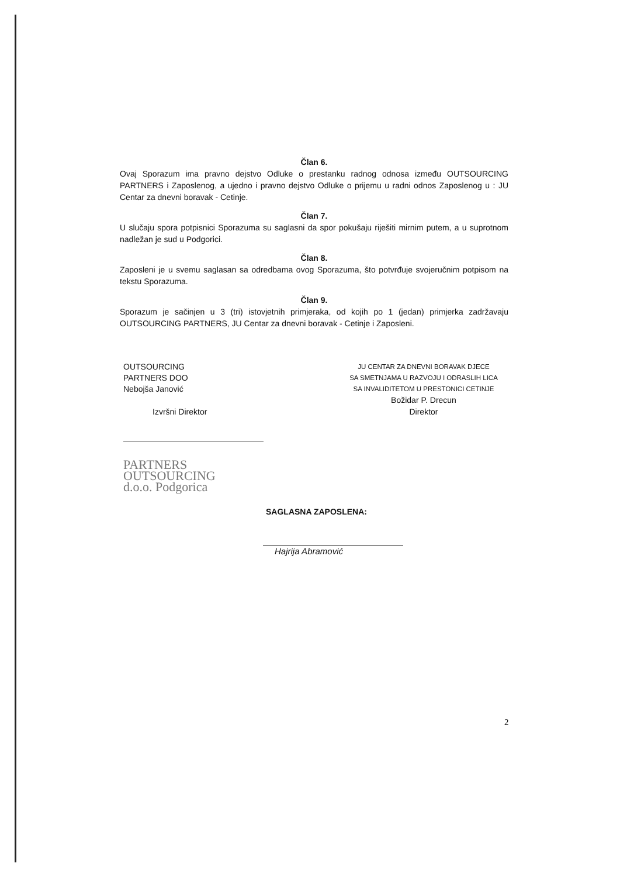Član 6.
Ovaj Sporazum ima pravno dejstvo Odluke o prestanku radnog odnosa između OUTSOURCING PARTNERS i Zaposlenog, a ujedno i pravno dejstvo Odluke o prijemu u radni odnos Zaposlenog u : JU Centar za dnevni boravak - Cetinje.
Član 7.
U slučaju spora potpisnici Sporazuma su saglasni da spor pokušaju riješiti mirnim putem, a u suprotnom nadležan je sud u Podgorici.
Član 8.
Zaposleni je u svemu saglasan sa odredbama ovog Sporazuma, što potvrđuje svojeručnim potpisom na tekstu Sporazuma.
Član 9.
Sporazum je sačinjen u 3 (tri) istovjetnih primjeraka, od kojih po 1 (jedan) primjerka zadržavaju OUTSOURCING PARTNERS, JU Centar za dnevni boravak - Cetinje i Zaposleni.
OUTSOURCING
PARTNERS DOO
Nebojša Janović
Izvršni Direktor
PARTNERS
OUTSOURCING
d.o.o. Podgorica
JU CENTAR ZA DNEVNI BORAVAK DJECE
SA SMETNJAMA U RAZVOJU I ODRASLIH LICA
SA INVALIDITETOM U PRESTONICI CETINJE
Božidar P. Drecun
Direktor
SAGLASNA ZAPOSLENA:
Hajrija Abramović
2